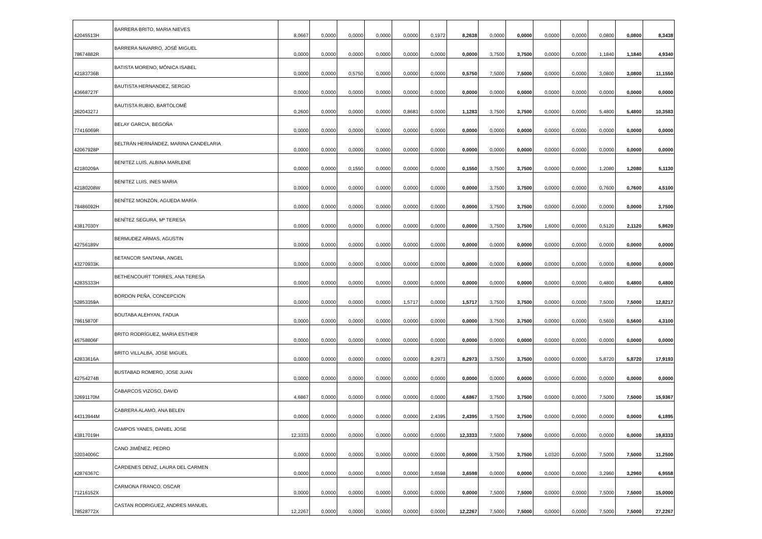| 42045513H | BARRERA BRITO, MARIA NIEVES | 8,0667 | 0,0000 | 0,0000 | 0,0000 | 0,0000 | 0,1972 | 8,2638 | 0,0000 | 0,0000 | 0,0000 | 0,0000 | 0,0800 | 0,0800 | 8,3438 |
| 78674882R | BARRERA NAVARRO, JOSÉ MIGUEL | 0,0000 | 0,0000 | 0,0000 | 0,0000 | 0,0000 | 0,0000 | 0,0000 | 3,7500 | 3,7500 | 0,0000 | 0,0000 | 1,1840 | 1,1840 | 4,9340 |
| 42183736B | BATISTA MORENO, MÓNICA ISABEL | 0,0000 | 0,0000 | 0,5750 | 0,0000 | 0,0000 | 0,0000 | 0,5750 | 7,5000 | 7,5000 | 0,0000 | 0,0000 | 3,0800 | 3,0800 | 11,1550 |
| 43668727F | BAUTISTA HERNANDEZ, SERGIO | 0,0000 | 0,0000 | 0,0000 | 0,0000 | 0,0000 | 0,0000 | 0,0000 | 0,0000 | 0,0000 | 0,0000 | 0,0000 | 0,0000 | 0,0000 | 0,0000 |
| 26204327J | BAUTISTA RUBIO, BARTOLOMÉ | 0,2600 | 0,0000 | 0,0000 | 0,0000 | 0,8683 | 0,0000 | 1,1283 | 3,7500 | 3,7500 | 0,0000 | 0,0000 | 5,4800 | 5,4800 | 10,3583 |
| 77416069R | BELAY GARCIA, BEGOÑA | 0,0000 | 0,0000 | 0,0000 | 0,0000 | 0,0000 | 0,0000 | 0,0000 | 0,0000 | 0,0000 | 0,0000 | 0,0000 | 0,0000 | 0,0000 | 0,0000 |
| 42067928P | BELTRÁN HERNÁNDEZ, MARINA CANDELARIA | 0,0000 | 0,0000 | 0,0000 | 0,0000 | 0,0000 | 0,0000 | 0,0000 | 0,0000 | 0,0000 | 0,0000 | 0,0000 | 0,0000 | 0,0000 | 0,0000 |
| 42180209A | BENITEZ LUIS, ALBINA MARLENE | 0,0000 | 0,0000 | 0,1550 | 0,0000 | 0,0000 | 0,0000 | 0,1550 | 3,7500 | 3,7500 | 0,0000 | 0,0000 | 1,2080 | 1,2080 | 5,1130 |
| 42180208W | BENITEZ LUIS, INES MARIA | 0,0000 | 0,0000 | 0,0000 | 0,0000 | 0,0000 | 0,0000 | 0,0000 | 3,7500 | 3,7500 | 0,0000 | 0,0000 | 0,7600 | 0,7600 | 4,5100 |
| 78486092H | BENÍTEZ MONZÓN, AGUEDA MARÍA | 0,0000 | 0,0000 | 0,0000 | 0,0000 | 0,0000 | 0,0000 | 0,0000 | 3,7500 | 3,7500 | 0,0000 | 0,0000 | 0,0000 | 0,0000 | 3,7500 |
| 43817030Y | BENÍTEZ SEGURA, Mª TERESA | 0,0000 | 0,0000 | 0,0000 | 0,0000 | 0,0000 | 0,0000 | 0,0000 | 3,7500 | 3,7500 | 1,6000 | 0,0000 | 0,5120 | 2,1120 | 5,8620 |
| 42756189V | BERMUDEZ ARMAS, AGUSTIN | 0,0000 | 0,0000 | 0,0000 | 0,0000 | 0,0000 | 0,0000 | 0,0000 | 0,0000 | 0,0000 | 0,0000 | 0,0000 | 0,0000 | 0,0000 | 0,0000 |
| 43270933K | BETANCOR SANTANA, ANGEL | 0,0000 | 0,0000 | 0,0000 | 0,0000 | 0,0000 | 0,0000 | 0,0000 | 0,0000 | 0,0000 | 0,0000 | 0,0000 | 0,0000 | 0,0000 | 0,0000 |
| 42835333H | BETHENCOURT TORRES, ANA TERESA | 0,0000 | 0,0000 | 0,0000 | 0,0000 | 0,0000 | 0,0000 | 0,0000 | 0,0000 | 0,0000 | 0,0000 | 0,0000 | 0,4800 | 0,4800 | 0,4800 |
| 52853359A | BORDON PEÑA, CONCEPCION | 0,0000 | 0,0000 | 0,0000 | 0,0000 | 1,5717 | 0,0000 | 1,5717 | 3,7500 | 3,7500 | 0,0000 | 0,0000 | 7,5000 | 7,5000 | 12,8217 |
| 78615870F | BOUTABA ALEHYAN, FADUA | 0,0000 | 0,0000 | 0,0000 | 0,0000 | 0,0000 | 0,0000 | 0,0000 | 3,7500 | 3,7500 | 0,0000 | 0,0000 | 0,5600 | 0,5600 | 4,3100 |
| 45758806F | BRITO RODRÍGUEZ, MARIA ESTHER | 0,0000 | 0,0000 | 0,0000 | 0,0000 | 0,0000 | 0,0000 | 0,0000 | 0,0000 | 0,0000 | 0,0000 | 0,0000 | 0,0000 | 0,0000 | 0,0000 |
| 42833616A | BRITO VILLALBA, JOSE MIGUEL | 0,0000 | 0,0000 | 0,0000 | 0,0000 | 0,0000 | 8,2973 | 8,2973 | 3,7500 | 3,7500 | 0,0000 | 0,0000 | 5,8720 | 5,8720 | 17,9193 |
| 42754274B | BUSTABAD ROMERO, JOSE JUAN | 0,0000 | 0,0000 | 0,0000 | 0,0000 | 0,0000 | 0,0000 | 0,0000 | 0,0000 | 0,0000 | 0,0000 | 0,0000 | 0,0000 | 0,0000 | 0,0000 |
| 32691170M | CABARCOS VIZOSO, DAVID | 4,6867 | 0,0000 | 0,0000 | 0,0000 | 0,0000 | 0,0000 | 4,6867 | 3,7500 | 3,7500 | 0,0000 | 0,0000 | 7,5000 | 7,5000 | 15,9367 |
| 44313944M | CABRERA ALAMO, ANA BELEN | 0,0000 | 0,0000 | 0,0000 | 0,0000 | 0,0000 | 2,4395 | 2,4395 | 3,7500 | 3,7500 | 0,0000 | 0,0000 | 0,0000 | 0,0000 | 6,1895 |
| 43817019H | CAMPOS YANES, DANIEL JOSE | 12,3333 | 0,0000 | 0,0000 | 0,0000 | 0,0000 | 0,0000 | 12,3333 | 7,5000 | 7,5000 | 0,0000 | 0,0000 | 0,0000 | 0,0000 | 19,8333 |
| 32034006C | CANO JIMÉNEZ, PEDRO | 0,0000 | 0,0000 | 0,0000 | 0,0000 | 0,0000 | 0,0000 | 0,0000 | 3,7500 | 3,7500 | 1,0320 | 0,0000 | 7,5000 | 7,5000 | 11,2500 |
| 42876367C | CARDENES DENIZ, LAURA DEL CARMEN | 0,0000 | 0,0000 | 0,0000 | 0,0000 | 0,0000 | 3,6598 | 3,6598 | 0,0000 | 0,0000 | 0,0000 | 0,0000 | 3,2960 | 3,2960 | 6,9558 |
| 71216152X | CARMONA FRANCO, OSCAR | 0,0000 | 0,0000 | 0,0000 | 0,0000 | 0,0000 | 0,0000 | 0,0000 | 7,5000 | 7,5000 | 0,0000 | 0,0000 | 7,5000 | 7,5000 | 15,0000 |
| 78528772X | CASTAN RODRIGUEZ, ANDRES MANUEL | 12,2267 | 0,0000 | 0,0000 | 0,0000 | 0,0000 | 0,0000 | 12,2267 | 7,5000 | 7,5000 | 0,0000 | 0,0000 | 7,5000 | 7,5000 | 27,2267 |